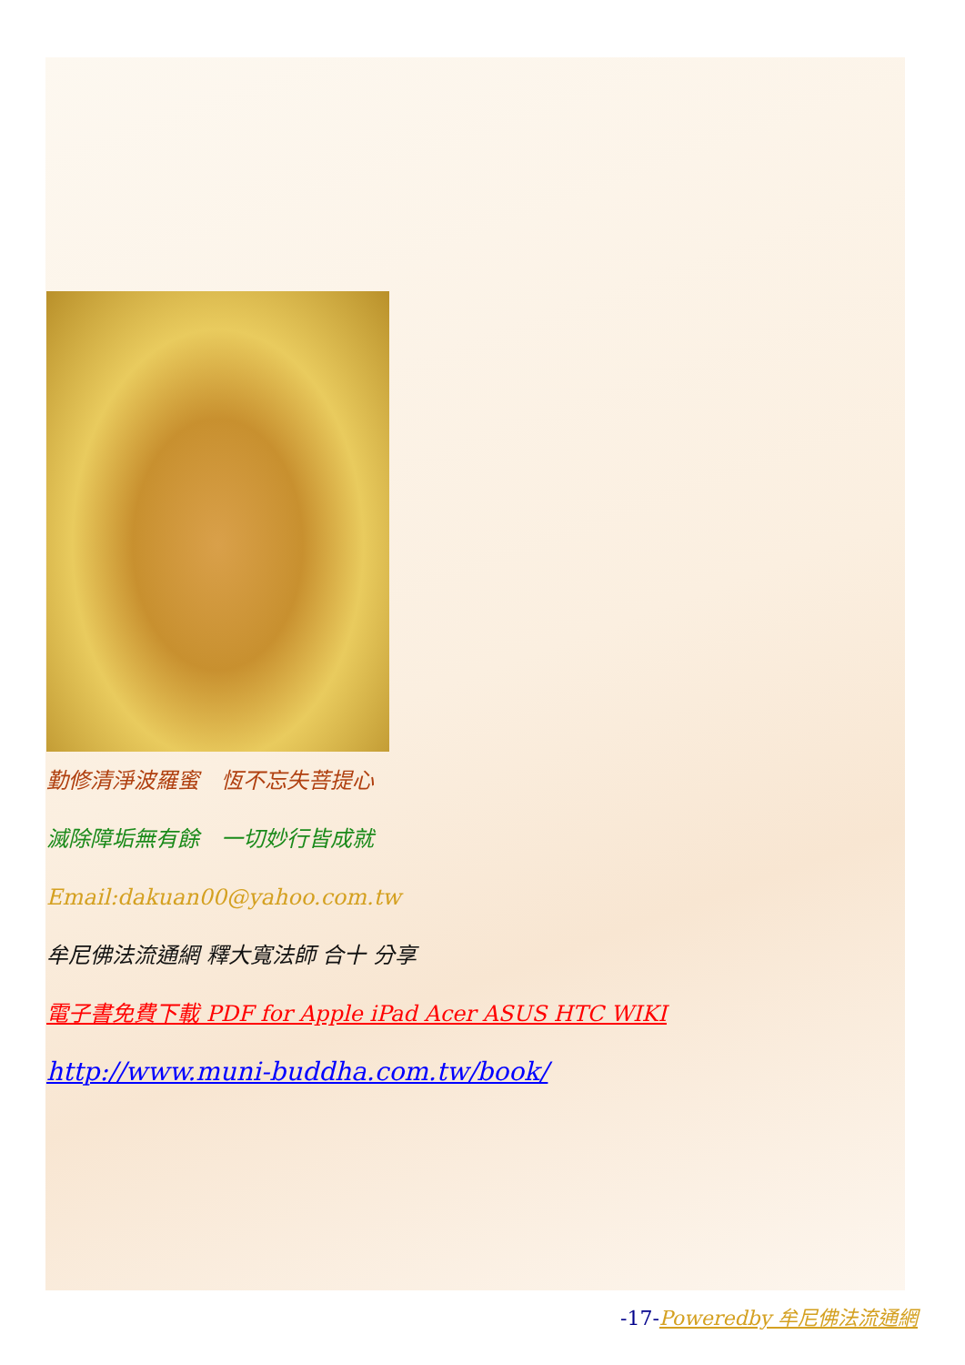勤修清淨波羅蜜　恆不忘失菩提心
滅除障垢無有餘　一切妙行皆成就
Email:dakuan00@yahoo.com.tw
牟尼佛法流通網 釋大寬法師 合十 分享
電子書免費下載 PDF for Apple iPad Acer ASUS HTC WIKI
http://www.muni-buddha.com.tw/book/
-17-Poweredby 牟尼佛法流通網